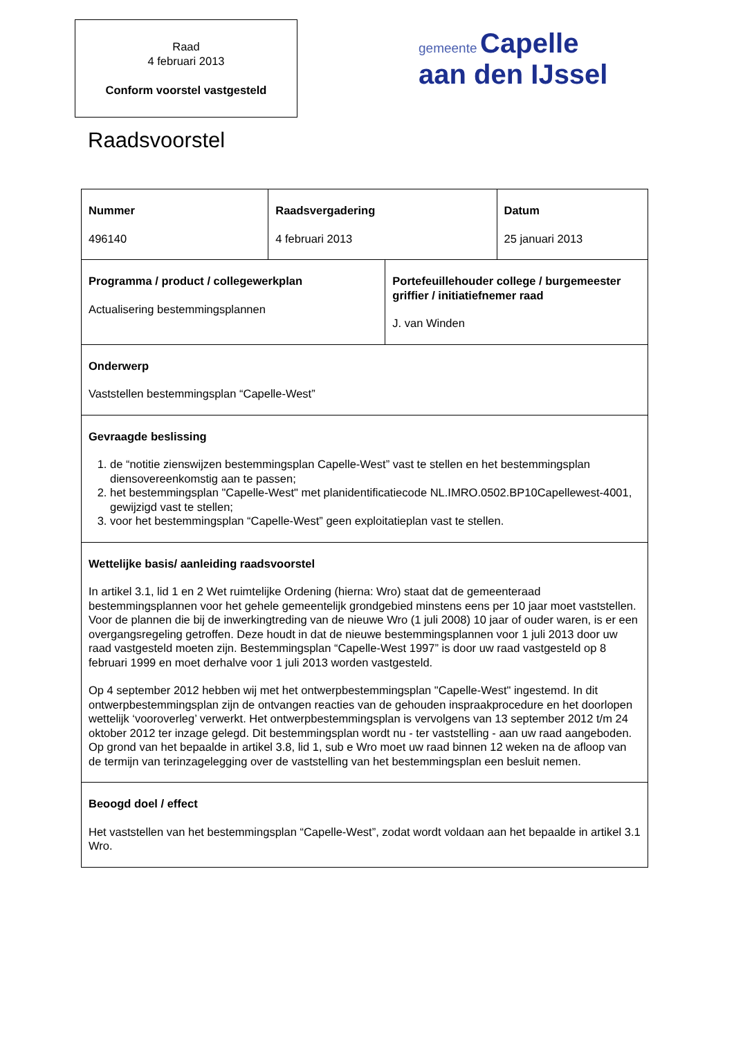Raad
4 februari 2013
Conform voorstel vastgesteld
gemeente Capelle
aan den IJssel
Raadsvoorstel
| Nummer 496140 | Raadsvergadering 4 februari 2013 | | Datum 25 januari 2013 |
| Programma / product / collegewerkplan Actualisering bestemmingsplannen | | Portefeuillehouder college / burgemeester griffier / initiatiefnemer raad J. van Winden | |
| Onderwerp Vaststellen bestemmingsplan “Capelle-West” | | | |
| Gevraagde beslissing 1. de “notitie zienswijzen bestemmingsplan Capelle-West” vast te stellen en het bestemmingsplan diensovereenkomstig aan te passen; 2. het bestemmingsplan "Capelle-West" met planidentificatiecode NL.IMRO.0502.BP10Capellewest-4001, gewijzigd vast te stellen; 3. voor het bestemmingsplan “Capelle-West” geen exploitatieplan vast te stellen. | | | |
| Wettelijke basis/ aanleiding raadsvoorstel In artikel 3.1, lid 1 en 2 Wet ruimtelijke Ordening (hierna: Wro) staat dat de gemeenteraad bestemmingsplannen voor het gehele gemeentelijk grondgebied minstens eens per 10 jaar moet vaststellen. Voor de plannen die bij de inwerkingtreding van de nieuwe Wro (1 juli 2008) 10 jaar of ouder waren, is er een overgangsregeling getroffen. Deze houdt in dat de nieuwe bestemmingsplannen voor 1 juli 2013 door uw raad vastgesteld moeten zijn. Bestemmingsplan “Capelle-West 1997” is door uw raad vastgesteld op 8 februari 1999 en moet derhalve voor 1 juli 2013 worden vastgesteld. Op 4 september 2012 hebben wij met het ontwerpbestemmingsplan "Capelle-West" ingestemd. In dit ontwerpbestemmingsplan zijn de ontvangen reacties van de gehouden inspraakprocedure en het doorlopen wettelijk ‘vooroverleg’ verwerkt. Het ontwerpbestemmingsplan is vervolgens van 13 september 2012 t/m 24 oktober 2012 ter inzage gelegd. Dit bestemmingsplan wordt nu - ter vaststelling - aan uw raad aangeboden. Op grond van het bepaalde in artikel 3.8, lid 1, sub e Wro moet uw raad binnen 12 weken na de afloop van de termijn van terinzagelegging over de vaststelling van het bestemmingsplan een besluit nemen. | | | |
| Beoogd doel / effect Het vaststellen van het bestemmingsplan “Capelle-West”, zodat wordt voldaan aan het bepaalde in artikel 3.1 Wro. | | | |